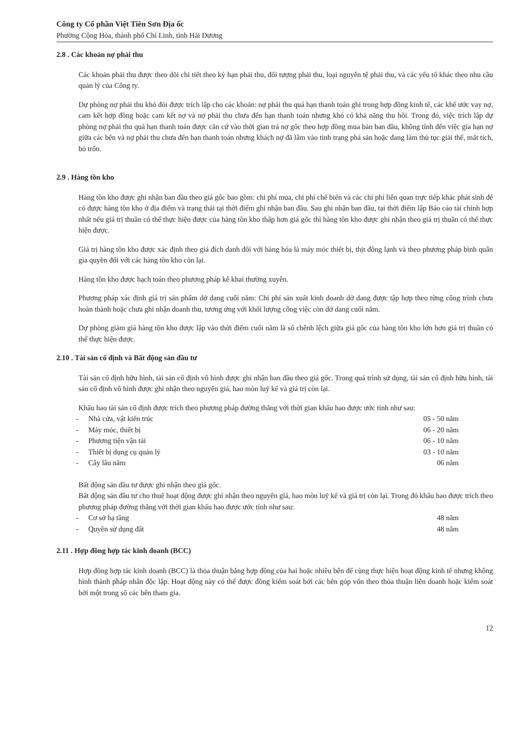Công ty Cổ phần Việt Tiên Sơn Địa ốc
Phường Cộng Hòa, thành phố Chí Linh, tỉnh Hải Dương
2.8 . Các khoản nợ phải thu
Các khoản phải thu được theo dõi chi tiết theo kỳ hạn phải thu, đối tượng phải thu, loại nguyên tệ phải thu, và các yếu tố khác theo nhu cầu quản lý của Công ty.
Dự phòng nợ phải thu khó đòi được trích lập cho các khoản: nợ phải thu quá hạn thanh toán ghi trong hợp đồng kinh tế, các khế ước vay nợ, cam kết hợp đồng hoặc cam kết nợ và nợ phải thu chưa đến hạn thanh toán nhưng khó có khả năng thu hồi. Trong đó, việc trích lập dự phòng nợ phải thu quá hạn thanh toán được căn cứ vào thời gian trả nợ gốc theo hợp đồng mua bán ban đầu, không tính đến việc gia hạn nợ giữa các bên và nợ phải thu chưa đến hạn thanh toán nhưng khách nợ đã lâm vào tình trạng phá sản hoặc đang làm thủ tục giải thể, mất tích, bỏ trốn.
2.9 . Hàng tồn kho
Hàng tồn kho được ghi nhận ban đầu theo giá gốc bao gồm: chi phí mua, chi phí chế biến và các chi phí liên quan trực tiếp khác phát sinh để có được hàng tồn kho ở địa điểm và trạng thái tại thời điểm ghi nhận ban đầu. Sau ghi nhận ban đầu, tại thời điểm lập Báo cáo tài chính hợp nhất nếu giá trị thuần có thể thực hiện được của hàng tồn kho thấp hơn giá gốc thì hàng tồn kho được ghi nhận theo giá trị thuần có thể thực hiện được.
Giá trị hàng tồn kho được xác định theo giá đích danh đối với hàng hóa là máy móc thiết bị, thịt đông lạnh và theo phương pháp bình quân gia quyền đối với các hàng tồn kho còn lại.
Hàng tồn kho được hạch toán theo phương pháp kê khai thường xuyên.
Phương pháp xác định giá trị sản phẩm dở dang cuối năm: Chi phí sản xuất kinh doanh dở dang được tập hợp theo từng công trình chưa hoàn thành hoặc chưa ghi nhận doanh thu, tương ứng với khối lượng công việc còn dở dang cuối năm.
Dự phòng giảm giá hàng tồn kho được lập vào thời điểm cuối năm là số chênh lệch giữa giá gốc của hàng tồn kho lớn hơn giá trị thuần có thể thực hiện được.
2.10 . Tài sản cố định và Bất động sản đầu tư
Tài sản cố định hữu hình, tài sản cố định vô hình được ghi nhận ban đầu theo giá gốc. Trong quá trình sử dụng, tài sản cố định hữu hình, tài sản cố định vô hình được ghi nhận theo nguyên giá, hao mòn luỹ kế và giá trị còn lại.
Khấu hao tài sản cố định được trích theo phương pháp đường thẳng với thời gian khấu hao được ước tính như sau:
- Nhà cửa, vật kiến trúc 05 - 50 năm
- Máy móc, thiết bị 06 - 20 năm
- Phương tiện vận tải 06 - 10 năm
- Thiết bị dụng cụ quản lý 03 - 10 năm
- Cây lâu năm 06 năm
Bất động sản đầu tư được ghi nhận theo giá gốc.
Bất động sản đầu tư cho thuê hoạt động được ghi nhận theo nguyên giá, hao mòn luỹ kế và giá trị còn lại. Trong đó khấu hao được trích theo phương pháp đường thẳng với thời gian khấu hao được ước tính như sau:
- Cơ sở hạ tầng 48 năm
- Quyền sử dụng đất 48 năm
2.11 . Hợp đồng hợp tác kinh doanh (BCC)
Hợp đồng hợp tác kinh doanh (BCC) là thỏa thuận bằng hợp đồng của hai hoặc nhiều bên để cùng thực hiện hoạt động kinh tế nhưng không hình thành pháp nhân độc lập. Hoạt động này có thể được đồng kiểm soát bởi các bên góp vốn theo thỏa thuận liên doanh hoặc kiểm soát bởi một trong số các bên tham gia.
12